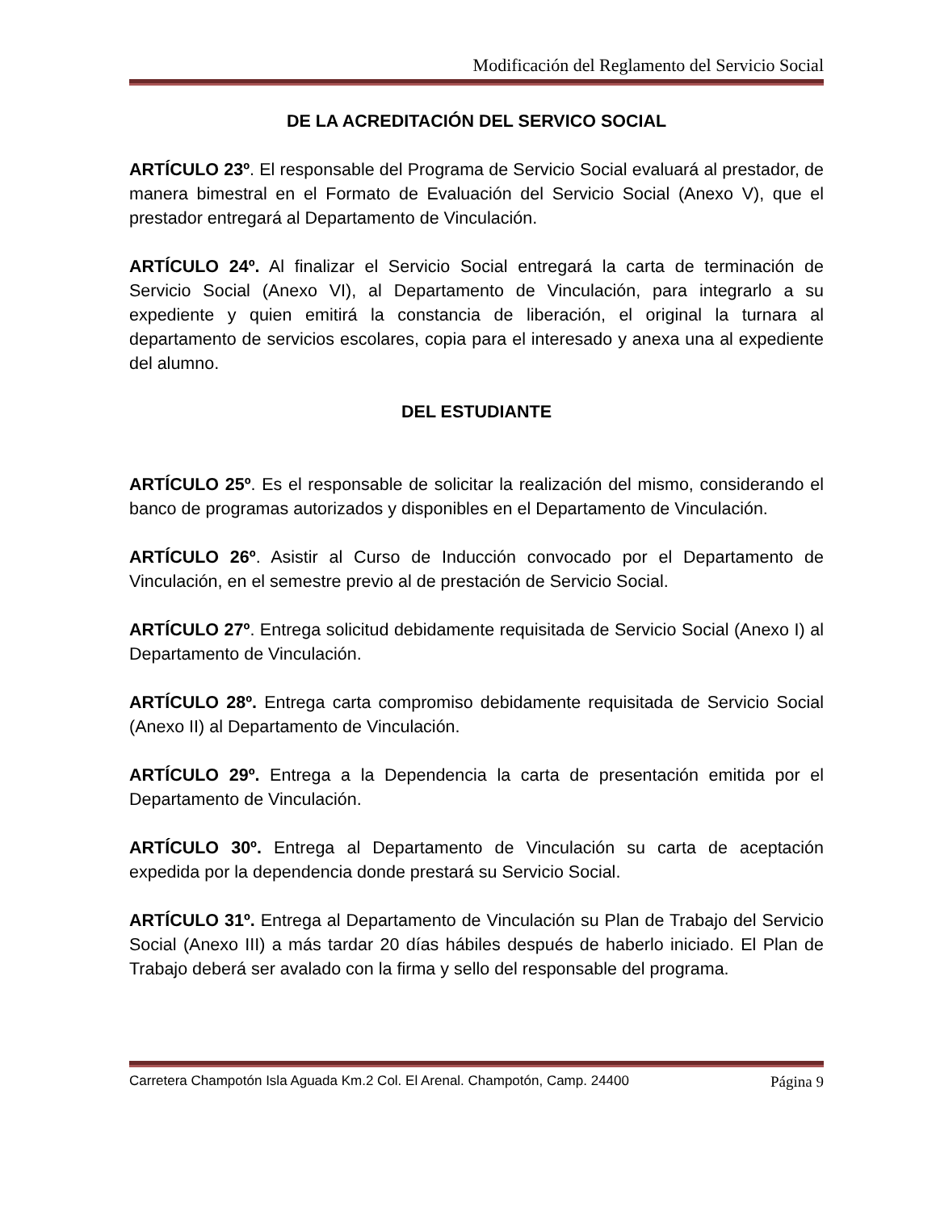Modificación del Reglamento del Servicio Social
DE LA ACREDITACIÓN DEL SERVICO SOCIAL
ARTÍCULO 23º. El responsable del Programa de Servicio Social evaluará al prestador, de manera bimestral en el Formato de Evaluación del Servicio Social (Anexo V), que el prestador entregará al Departamento de Vinculación.
ARTÍCULO 24º. Al finalizar el Servicio Social entregará la carta de terminación de Servicio Social (Anexo VI), al Departamento de Vinculación, para integrarlo a su expediente y quien emitirá la constancia de liberación, el original la turnara al departamento de servicios escolares, copia para el interesado y anexa una al expediente del alumno.
DEL ESTUDIANTE
ARTÍCULO 25º. Es el responsable de solicitar la realización del mismo, considerando el banco de programas autorizados y disponibles en el Departamento de Vinculación.
ARTÍCULO 26º. Asistir al Curso de Inducción convocado por el Departamento de Vinculación, en el semestre previo al de prestación de Servicio Social.
ARTÍCULO 27º. Entrega solicitud debidamente requisitada de Servicio Social (Anexo I) al Departamento de Vinculación.
ARTÍCULO 28º. Entrega carta compromiso debidamente requisitada de Servicio Social (Anexo II) al Departamento de Vinculación.
ARTÍCULO 29º. Entrega a la Dependencia la carta de presentación emitida por el Departamento de Vinculación.
ARTÍCULO 30º. Entrega al Departamento de Vinculación su carta de aceptación expedida por la dependencia donde prestará su Servicio Social.
ARTÍCULO 31º. Entrega al Departamento de Vinculación su Plan de Trabajo del Servicio Social (Anexo III) a más tardar 20 días hábiles después de haberlo iniciado. El Plan de Trabajo deberá ser avalado con la firma y sello del responsable del programa.
Carretera Champotón Isla Aguada Km.2 Col. El Arenal. Champotón, Camp. 24400 Página 9